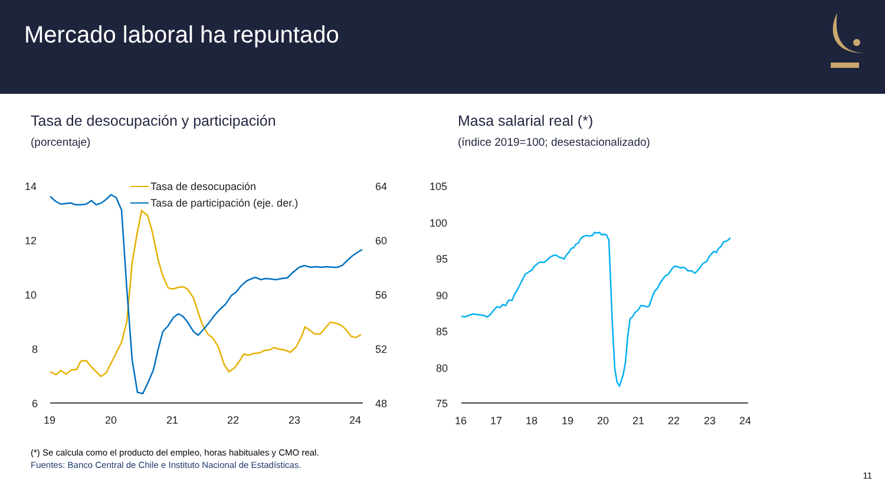Mercado laboral ha repuntado
Tasa de desocupación y participación
(porcentaje)
Masa salarial real (*)
(índice 2019=100; desestacionalizado)
14
12
10
8
6
64
60
56
52
48
19
20
21
22
23
24
Tasa de desocupación
Tasa de participación (eje. der.)
105
100
95
90
85
80
75
16
17
18
19
20
21
22
23
24
(*) Se calcula como el producto del empleo, horas habituales y CMO real.
Fuentes: Banco Central de Chile e Instituto Nacional de Estadísticas.
11